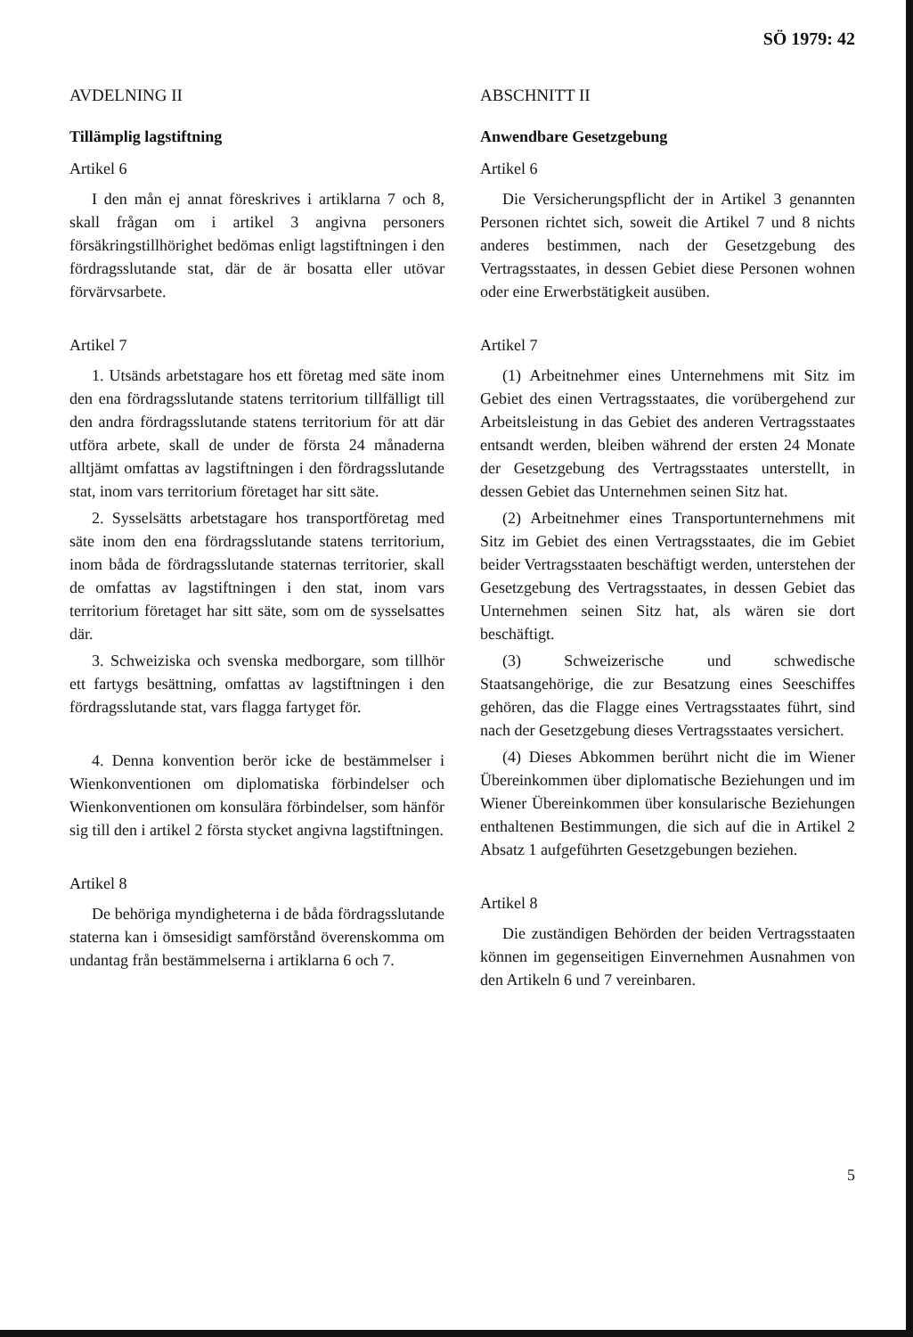SÖ 1979: 42
AVDELNING II
Tillämplig lagstiftning
Artikel 6
I den mån ej annat föreskrives i artiklarna 7 och 8, skall frågan om i artikel 3 angivna personers försäkringstillhörighet bedömas enligt lagstiftningen i den fördragsslutande stat, där de är bosatta eller utövar förvärvsarbete.
Artikel 7
1. Utsänds arbetstagare hos ett företag med säte inom den ena fördragsslutande statens territorium tillfälligt till den andra fördragsslutande statens territorium för att där utföra arbete, skall de under de första 24 månaderna alltjämt omfattas av lagstiftningen i den fördragsslutande stat, inom vars territorium företaget har sitt säte.
2. Sysselsätts arbetstagare hos transportföretag med säte inom den ena fördragsslutande statens territorium, inom båda de fördragsslutande staternas territorier, skall de omfattas av lagstiftningen i den stat, inom vars territorium företaget har sitt säte, som om de sysselsattes där.
3. Schweiziska och svenska medborgare, som tillhör ett fartygs besättning, omfattas av lagstiftningen i den fördragsslutande stat, vars flagga fartyget för.
4. Denna konvention berör icke de bestämmelser i Wienkonventionen om diplomatiska förbindelser och Wienkonventionen om konsulära förbindelser, som hänför sig till den i artikel 2 första stycket angivna lagstiftningen.
Artikel 8
De behöriga myndigheterna i de båda fördragsslutande staterna kan i ömsesidigt samförstånd överenskomma om undantag från bestämmelserna i artiklarna 6 och 7.
ABSCHNITT II
Anwendbare Gesetzgebung
Artikel 6
Die Versicherungspflicht der in Artikel 3 genannten Personen richtet sich, soweit die Artikel 7 und 8 nichts anderes bestimmen, nach der Gesetzgebung des Vertragsstaates, in dessen Gebiet diese Personen wohnen oder eine Erwerbstätigkeit ausüben.
Artikel 7
(1) Arbeitnehmer eines Unternehmens mit Sitz im Gebiet des einen Vertragsstaates, die vorübergehend zur Arbeitsleistung in das Gebiet des anderen Vertragsstaates entsandt werden, bleiben während der ersten 24 Monate der Gesetzgebung des Vertragsstaates unterstellt, in dessen Gebiet das Unternehmen seinen Sitz hat.
(2) Arbeitnehmer eines Transportunternehmens mit Sitz im Gebiet des einen Vertragsstaates, die im Gebiet beider Vertragsstaaten beschäftigt werden, unterstehen der Gesetzgebung des Vertragsstaates, in dessen Gebiet das Unternehmen seinen Sitz hat, als wären sie dort beschäftigt.
(3) Schweizerische und schwedische Staatsangehörige, die zur Besatzung eines Seeschiffes gehören, das die Flagge eines Vertragsstaates führt, sind nach der Gesetzgebung dieses Vertragsstaates versichert.
(4) Dieses Abkommen berührt nicht die im Wiener Übereinkommen über diplomatische Beziehungen und im Wiener Übereinkommen über konsularische Beziehungen enthaltenen Bestimmungen, die sich auf die in Artikel 2 Absatz 1 aufgeführten Gesetzgebungen beziehen.
Artikel 8
Die zuständigen Behörden der beiden Vertragsstaaten können im gegenseitigen Einvernehmen Ausnahmen von den Artikeln 6 und 7 vereinbaren.
5